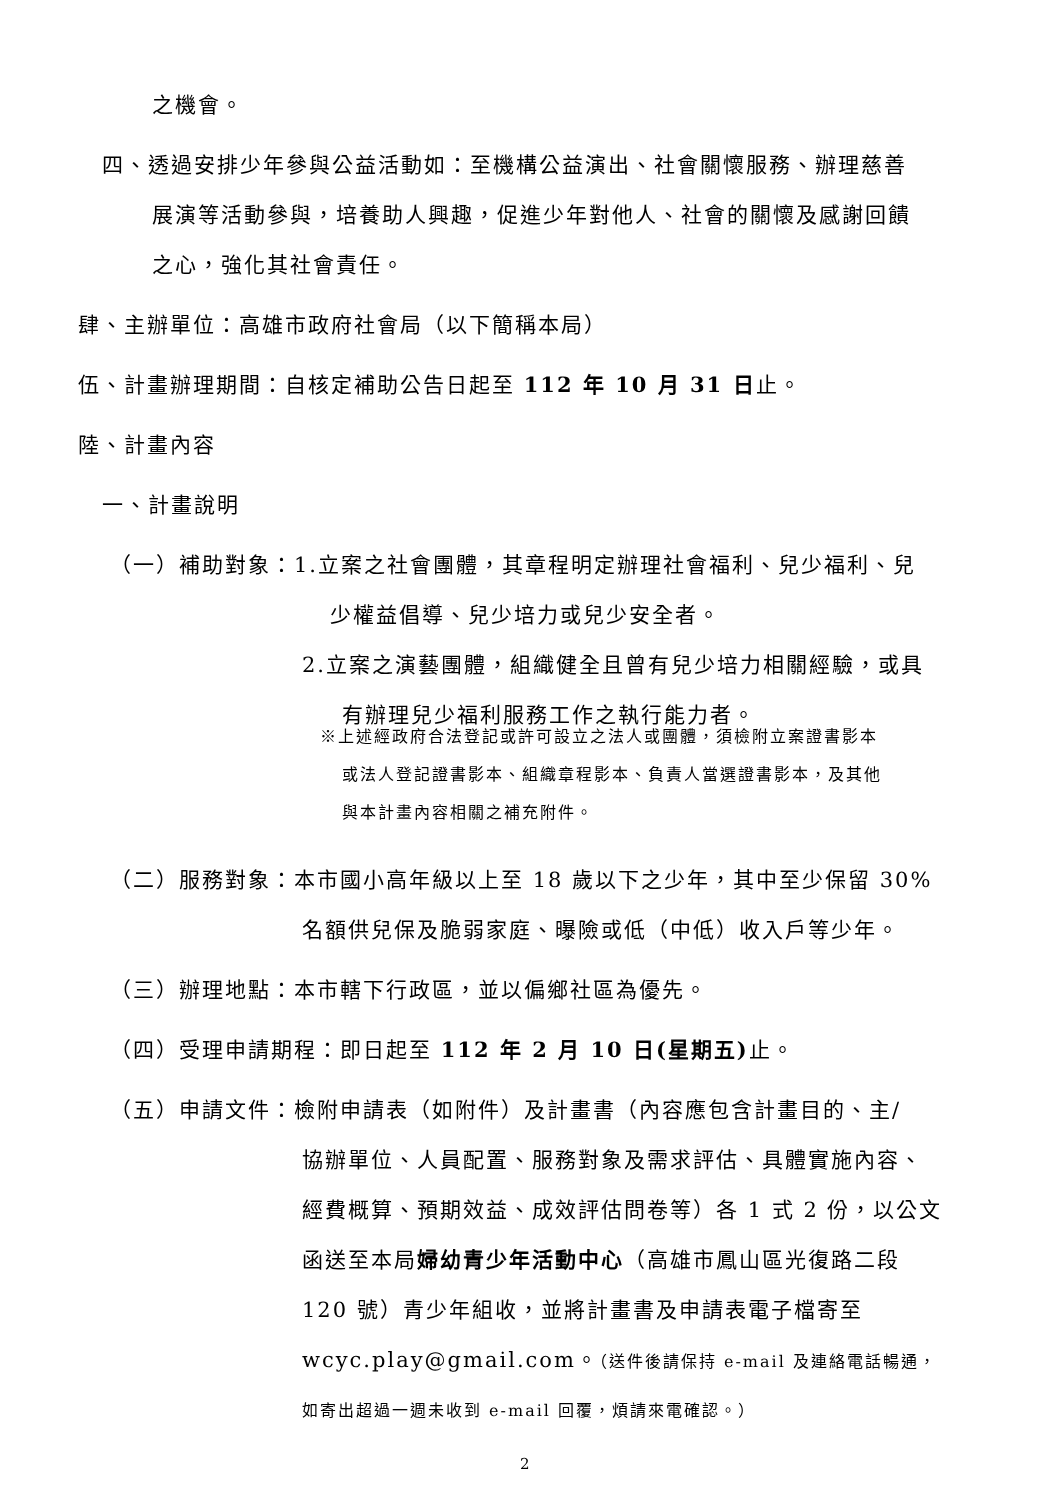之機會。
四、透過安排少年參與公益活動如：至機構公益演出、社會關懷服務、辦理慈善
展演等活動參與，培養助人興趣，促進少年對他人、社會的關懷及感謝回饋
之心，強化其社會責任。
肆、主辦單位：高雄市政府社會局（以下簡稱本局）
伍、計畫辦理期間：自核定補助公告日起至 112 年 10 月 31 日止。
陸、計畫內容
一、計畫說明
（一）補助對象：1.立案之社會團體，其章程明定辦理社會福利、兒少福利、兒
少權益倡導、兒少培力或兒少安全者。
2.立案之演藝團體，組織健全且曾有兒少培力相關經驗，或具
有辦理兒少福利服務工作之執行能力者。
※上述經政府合法登記或許可設立之法人或團體，須檢附立案證書影本
或法人登記證書影本、組織章程影本、負責人當選證書影本，及其他
與本計畫內容相關之補充附件。
（二）服務對象：本市國小高年級以上至 18 歲以下之少年，其中至少保留 30%
名額供兒保及脆弱家庭、曝險或低（中低）收入戶等少年。
（三）辦理地點：本市轄下行政區，並以偏鄉社區為優先。
（四）受理申請期程：即日起至 112 年 2 月 10 日(星期五) 止。
（五）申請文件：檢附申請表（如附件）及計畫書（內容應包含計畫目的、主/
協辦單位、人員配置、服務對象及需求評估、具體實施內容、
經費概算、預期效益、成效評估問卷等）各 1 式 2 份，以公文
函送至本局婦幼青少年活動中心（高雄市鳳山區光復路二段
120 號）青少年組收，並將計畫書及申請表電子檔寄至
wcyc.play@gmail.com。（送件後請保持 e-mail 及連絡電話暢通，
如寄出超過一週未收到 e-mail 回覆，煩請來電確認。）
2